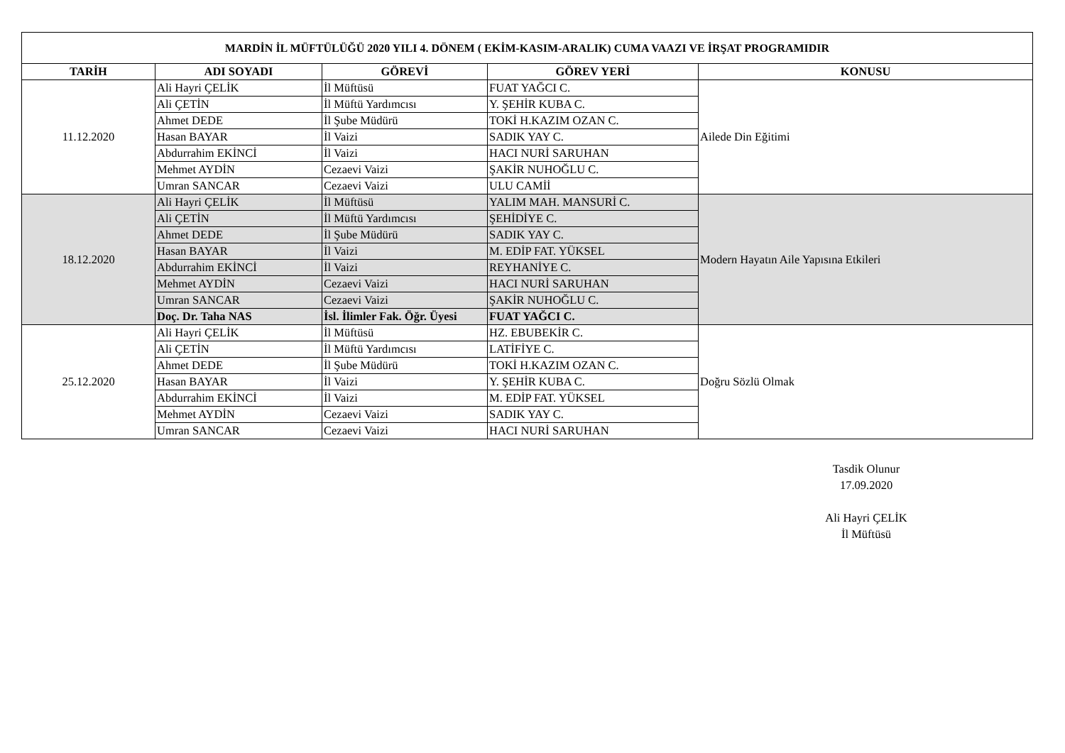| MARDİN İL MÜFTÜLÜĞÜ 2020 YILI 4. DÖNEM ( EKİM-KASIM-ARALIK) CUMA VAAZI VE İRŞAT PROGRAMIDIR | | | | |
| --- | --- | --- | --- | --- |
| TARİH | ADI SOYADI | GÖREVİ | GÖREV YERİ | KONUSU |
| 11.12.2020 | Ali Hayri ÇELİK | İl Müftüsü | FUAT YAĞCI C. | Ailede Din Eğitimi |
| | Ali ÇETİN | İl Müftü Yardımcısı | Y. ŞEHİR KUBA C. | |
| | Ahmet DEDE | İl Şube Müdürü | TOKİ H.KAZIM OZAN C. | |
| | Hasan BAYAR | İl Vaizi | SADIK YAY C. | |
| | Abdurrahim EKİNCİ | İl Vaizi | HACI NURİ SARUHAN | |
| | Mehmet AYDİN | Cezaevi Vaizi | ŞAKİR NUHOĞLU C. | |
| | Umran SANCAR | Cezaevi Vaizi | ULU CAMİİ | |
| 18.12.2020 | Ali Hayri ÇELİK | İl Müftüsü | YALIM MAH. MANSURİ C. | Modern Hayatın Aile Yapısına Etkileri |
| | Ali ÇETİN | İl Müftü Yardımcısı | ŞEHİDİYE C. | |
| | Ahmet DEDE | İl Şube Müdürü | SADIK YAY C. | |
| | Hasan BAYAR | İl Vaizi | M. EDİP FAT. YÜKSEL | |
| | Abdurrahim EKİNCİ | İl Vaizi | REYHANİYE C. | |
| | Mehmet AYDİN | Cezaevi Vaizi | HACI NURİ SARUHAN | |
| | Umran SANCAR | Cezaevi Vaizi | ŞAKİR NUHOĞLU C. | |
| | Doç. Dr. Taha NAS | İsl. İlimler Fak. Öğr. Üyesi | FUAT YAĞCI C. | |
| 25.12.2020 | Ali Hayri ÇELİK | İl Müftüsü | HZ. EBUBEKİR C. | Doğru Sözlü Olmak |
| | Ali ÇETİN | İl Müftü Yardımcısı | LATİFİYE C. | |
| | Ahmet DEDE | İl Şube Müdürü | TOKİ H.KAZIM OZAN C. | |
| | Hasan BAYAR | İl Vaizi | Y. ŞEHİR KUBA C. | |
| | Abdurrahim EKİNCİ | İl Vaizi | M. EDİP FAT. YÜKSEL | |
| | Mehmet AYDİN | Cezaevi Vaizi | SADIK YAY C. | |
| | Umran SANCAR | Cezaevi Vaizi | HACI NURİ SARUHAN | |
Tasdik Olunur
17.09.2020
Ali Hayri ÇELİK
İl Müftüsü